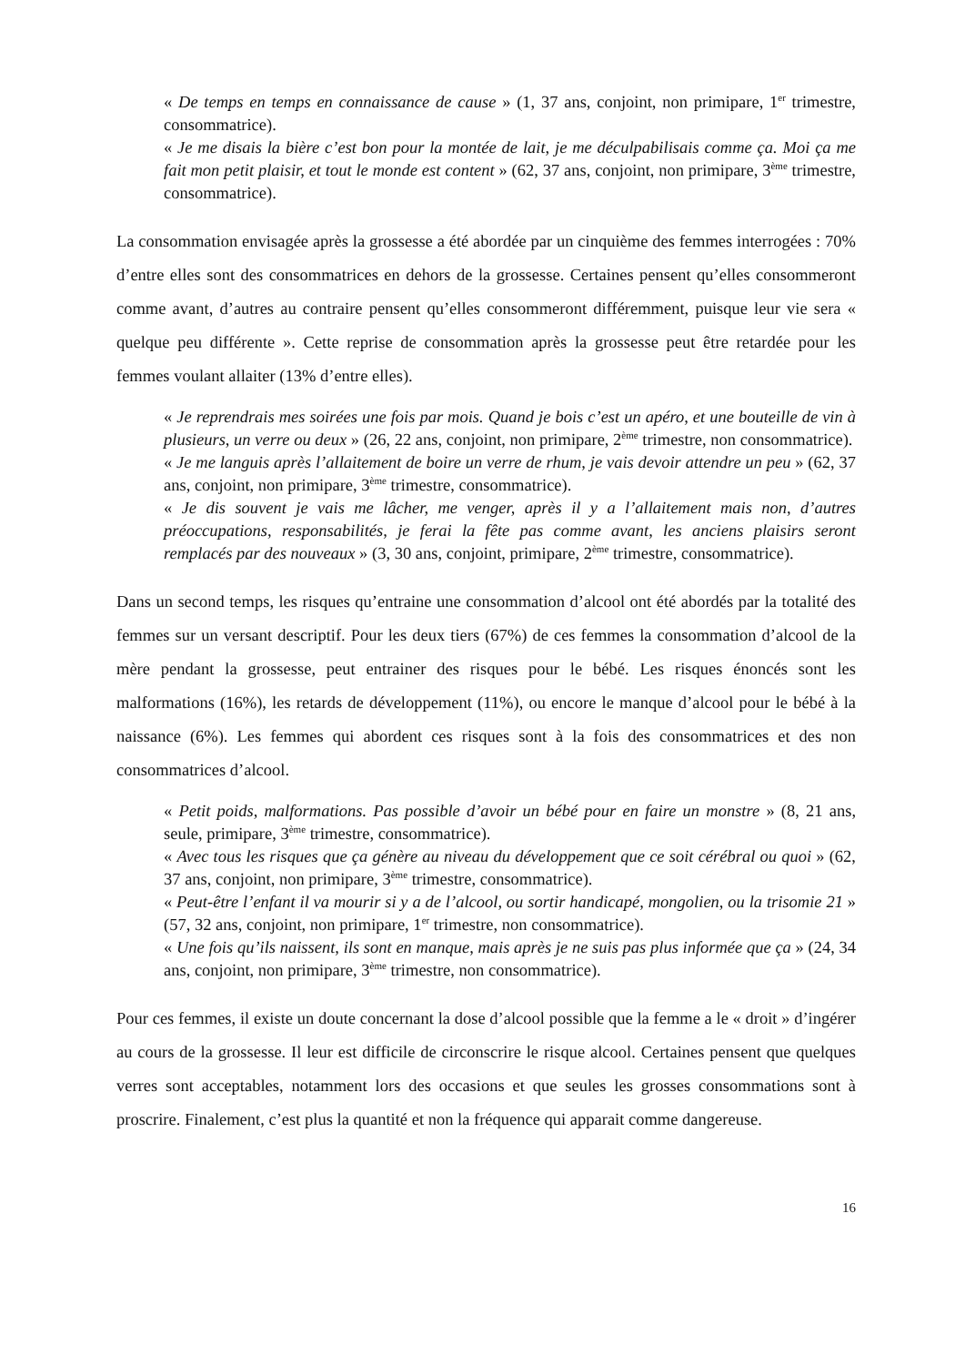« De temps en temps en connaissance de cause » (1, 37 ans, conjoint, non primipare, 1<sup>er</sup> trimestre, consommatrice).
« Je me disais la bière c’est bon pour la montée de lait, je me déculpabilisais comme ça. Moi ça me fait mon petit plaisir, et tout le monde est content » (62, 37 ans, conjoint, non primipare, 3<sup>ème</sup> trimestre, consommatrice).
La consommation envisagée après la grossesse a été abordée par un cinquième des femmes interrogées : 70% d’entre elles sont des consommatrices en dehors de la grossesse. Certaines pensent qu’elles consommeront comme avant, d’autres au contraire pensent qu’elles consommeront différemment, puisque leur vie sera « quelque peu différente ». Cette reprise de consommation après la grossesse peut être retardée pour les femmes voulant allaiter (13% d’entre elles).
« Je reprendrais mes soirées une fois par mois. Quand je bois c’est un apéro, et une bouteille de vin à plusieurs, un verre ou deux » (26, 22 ans, conjoint, non primipare, 2<sup>ème</sup> trimestre, non consommatrice).
« Je me languis après l’allaitement de boire un verre de rhum, je vais devoir attendre un peu » (62, 37 ans, conjoint, non primipare, 3<sup>ème</sup> trimestre, consommatrice).
« Je dis souvent je vais me lâcher, me venger, après il y a l’allaitement mais non, d’autres préoccupations, responsabilités, je ferai la fête pas comme avant, les anciens plaisirs seront remplacés par des nouveaux » (3, 30 ans, conjoint, primipare, 2<sup>ème</sup> trimestre, consommatrice).
Dans un second temps, les risques qu’entraine une consommation d’alcool ont été abordés par la totalité des femmes sur un versant descriptif. Pour les deux tiers (67%) de ces femmes la consommation d’alcool de la mère pendant la grossesse, peut entrainer des risques pour le bébé. Les risques énoncés sont les malformations (16%), les retards de développement (11%), ou encore le manque d’alcool pour le bébé à la naissance (6%). Les femmes qui abordent ces risques sont à la fois des consommatrices et des non consommatrices d’alcool.
« Petit poids, malformations. Pas possible d’avoir un bébé pour en faire un monstre » (8, 21 ans, seule, primipare, 3<sup>ème</sup> trimestre, consommatrice).
« Avec tous les risques que ça génère au niveau du développement que ce soit cérébral ou quoi » (62, 37 ans, conjoint, non primipare, 3<sup>ème</sup> trimestre, consommatrice).
« Peut-être l’enfant il va mourir si y a de l’alcool, ou sortir handicapé, mongolien, ou la trisomie 21 » (57, 32 ans, conjoint, non primipare, 1<sup>er</sup> trimestre, non consommatrice).
« Une fois qu’ils naissent, ils sont en manque, mais après je ne suis pas plus informée que ça » (24, 34 ans, conjoint, non primipare, 3<sup>ème</sup> trimestre, non consommatrice).
Pour ces femmes, il existe un doute concernant la dose d’alcool possible que la femme a le « droit » d’ingérer au cours de la grossesse. Il leur est difficile de circonscrire le risque alcool. Certaines pensent que quelques verres sont acceptables, notamment lors des occasions et que seules les grosses consommations sont à proscrire. Finalement, c’est plus la quantité et non la fréquence qui apparait comme dangereuse.
16